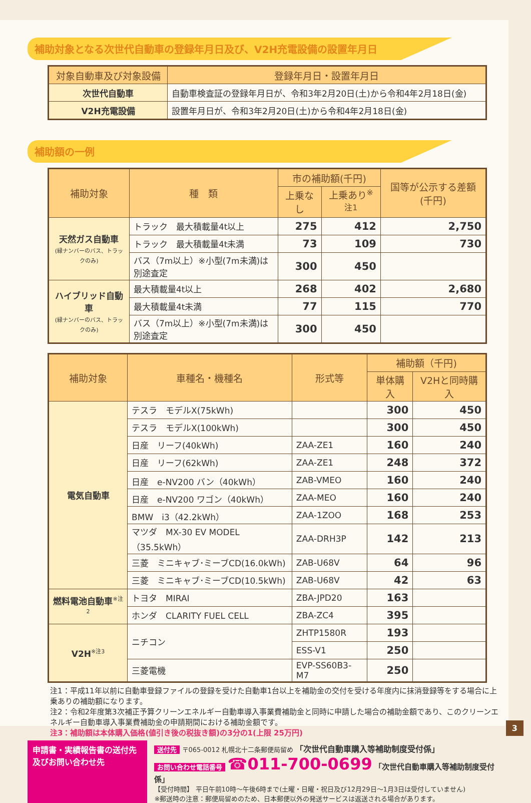補助対象となる次世代自動車の登録年月日及び、V2H充電設備の設置年月日
| 対象自動車及び対象設備 | 登録年月日・設置年月日 |
| --- | --- |
| 次世代自動車 | 自動車検査証の登録年月日が、令和3年2月20日(土)から令和4年2月18日(金) |
| V2H充電設備 | 設置年月日が、令和3年2月20日(土)から令和4年2月18日(金) |
補助額の一例
| 補助対象 | 種 類 | 市の補助額(千円) | | 国等が公示する差額(千円) |
| --- | --- | --- | --- | --- |
| | | 上乗なし | 上乗あり<sup>※注1</sup> | |
| 天然ガス自動車 (緑ナンバーのバス、トラックのみ) | トラック 最大積載量4t以上 | 275 | 412 | 2,750 |
| | トラック 最大積載量4t未満 | 73 | 109 | 730 |
| | バス（7m以上）※小型(7m未満)は別途査定 | 300 | 450 | |
| ハイブリッド自動車 (緑ナンバーのバス、トラックのみ) | 最大積載量4t以上 | 268 | 402 | 2,680 |
| | 最大積載量4t未満 | 77 | 115 | 770 |
| | バス（7m以上）※小型(7m未満)は別途査定 | 300 | 450 | |
| 補助対象 | 車種名・機種名 | 形式等 | 補助額（千円) | |
| --- | --- | --- | --- | --- |
| | | | 単体購入 | V2Hと同時購入 |
| 電気自動車 | テスラ モデルX(75kWh) | | 300 | 450 |
| | テスラ モデルX(100kWh) | | 300 | 450 |
| | 日産 リーフ(40kWh) | ZAA-ZE1 | 160 | 240 |
| | 日産 リーフ(62kWh) | ZAA-ZE1 | 248 | 372 |
| | 日産 e-NV200 バン（40kWh） | ZAB-VMEO | 160 | 240 |
| | 日産 e-NV200 ワゴン（40kWh） | ZAA-MEO | 160 | 240 |
| | BMW i3（42.2kWh） | ZAA-1ZOO | 168 | 253 |
| | マツダ MX-30 EV MODEL（35.5kWh） | ZAA-DRH3P | 142 | 213 |
| | 三菱 ミニキャブ･ミーブCD(16.0kWh) | ZAB-U68V | 64 | 96 |
| | 三菱 ミニキャブ･ミーブCD(10.5kWh) | ZAB-U68V | 42 | 63 |
| 燃料電池自動車<sup>※注2</sup> | トヨタ MIRAI | ZBA-JPD20 | 163 | |
| | ホンダ CLARITY FUEL CELL | ZBA-ZC4 | 395 | |
| V2H<sup>※注3</sup> | ニチコン | ZHTP1580R | 193 | |
| | | ESS-V1 | 250 | |
| | 三菱電機 | EVP-SS60B3-M7 | 250 | |
注1：平成11年以前に自動車登録ファイルの登録を受けた自動車1台以上を補助金の交付を受ける年度内に抹消登録等をする場合に上乗ありの補助額になります。
注2：令和2年度第3次補正予算クリーンエネルギー自動車導入事業費補助金と同時に申請した場合の補助金額であり、このクリーンエネルギー自動車導入事業費補助金の申請期間における補助金額です。
注3：補助額は本体購入価格(値引き後の税抜き額)の3分の1(上限 25万円)
申請書・実績報告書の送付先及びお問い合わせ先
送付先 〒065-0012 札幌北十二条郵便局留め 「次世代自動車購入等補助制度受付係」
お問い合わせ電話番号 ☎011-700-0699 「次世代自動車購入等補助制度受付係」
【受付時間】 平日午前10時～午後6時まで(土曜・日曜・祝日及び12月29日～1月3日は受付していません)
※郵送時の注意：郵便局留めのため、日本郵便以外の発送サービスは返送される場合があります。
3